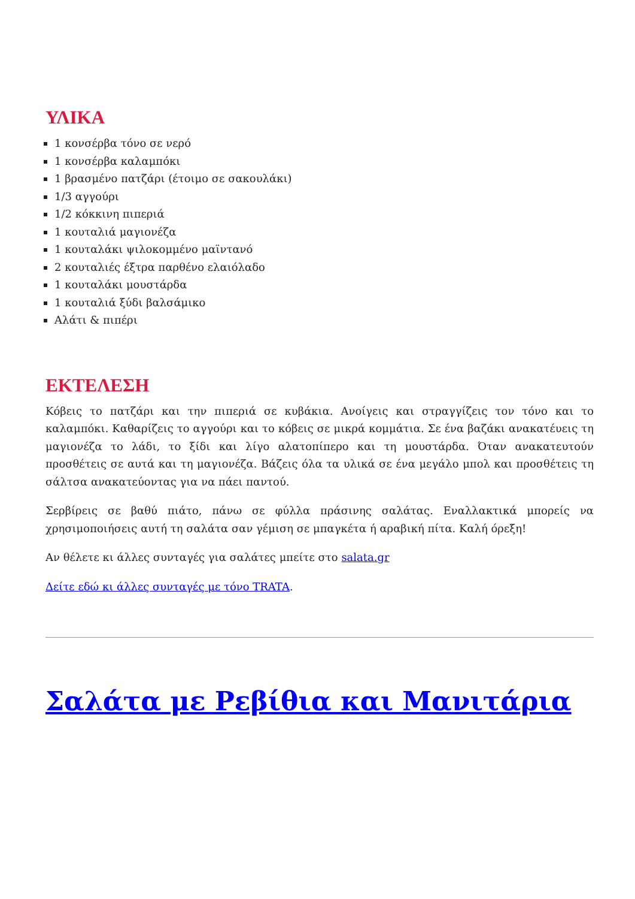ΥΛΙΚΑ
1 κονσέρβα τόνο σε νερό
1 κονσέρβα καλαμπόκι
1 βρασμένο πατζάρι (έτοιμο σε σακουλάκι)
1/3 αγγούρι
1/2 κόκκινη πιπεριά
1 κουταλιά μαγιονέζα
1 κουταλάκι ψιλοκομμένο μαϊντανό
2 κουταλιές έξτρα παρθένο ελαιόλαδο
1 κουταλάκι μουστάρδα
1 κουταλιά ξύδι βαλσάμικο
Αλάτι & πιπέρι
ΕΚΤΕΛΕΣΗ
Κόβεις το πατζάρι και την πιπεριά σε κυβάκια. Ανοίγεις και στραγγίζεις τον τόνο και το καλαμπόκι. Καθαρίζεις το αγγούρι και το κόβεις σε μικρά κομμάτια. Σε ένα βαζάκι ανακατέυεις τη μαγιονέζα το λάδι, το ξίδι και λίγο αλατοπίπερο και τη μουστάρδα. Όταν ανακατευτούν προσθέτεις σε αυτά και τη μαγιονέζα. Βάζεις όλα τα υλικά σε ένα μεγάλο μπολ και προσθέτεις τη σάλτσα ανακατεύοντας για να πάει παντού.
Σερβίρεις σε βαθύ πιάτο, πάνω σε φύλλα πράσινης σαλάτας. Εναλλακτικά μπορείς να χρησιμοποιήσεις αυτή τη σαλάτα σαν γέμιση σε μπαγκέτα ή αραβική πίτα. Καλή όρεξη!
Αν θέλετε κι άλλες συνταγές για σαλάτες μπείτε στο salata.gr
Δείτε εδώ κι άλλες συνταγές με τόνο TRATA.
Σαλάτα με Ρεβίθια και Μανιτάρια